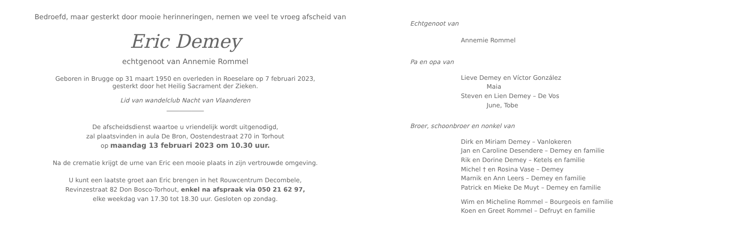Bedroefd, maar gesterkt door mooie herinneringen, nemen we veel te vroeg afscheid van
Eric Demey
echtgenoot van Annemie Rommel
Geboren in Brugge op 31 maart 1950 en overleden in Roeselare op 7 februari 2023,
gesterkt door het Heilig Sacrament der Zieken.
Lid van wandelclub Nacht van Vlaanderen
____________
De afscheidsdienst waartoe u vriendelijk wordt uitgenodigd,
zal plaatsvinden in aula De Bron, Oostendestraat 270 in Torhout
op maandag 13 februari 2023 om 10.30 uur.
Na de crematie krijgt de urne van Eric een mooie plaats in zijn vertrouwde omgeving.
U kunt een laatste groet aan Eric brengen in het Rouwcentrum Decombele,
Revinzestraat 82 Don Bosco-Torhout, enkel na afspraak via 050 21 62 97,
elke weekdag van 17.30 tot 18.30 uur. Gesloten op zondag.
Echtgenoot van
Annemie Rommel
Pa en opa van
Lieve Demey en Víctor González
Maia
Steven en Lien Demey – De Vos
June, Tobe
Broer, schoonbroer en nonkel van
Dirk en Miriam Demey – Vanlokeren
Jan en Caroline Desendere – Demey en familie
Rik en Dorine Demey – Ketels en familie
Michel † en Rosina Vase – Demey
Marnik en Ann Leers – Demey en familie
Patrick en Mieke De Muyt – Demey en familie
Wim en Micheline Rommel – Bourgeois en familie
Koen en Greet Rommel – Defruyt en familie